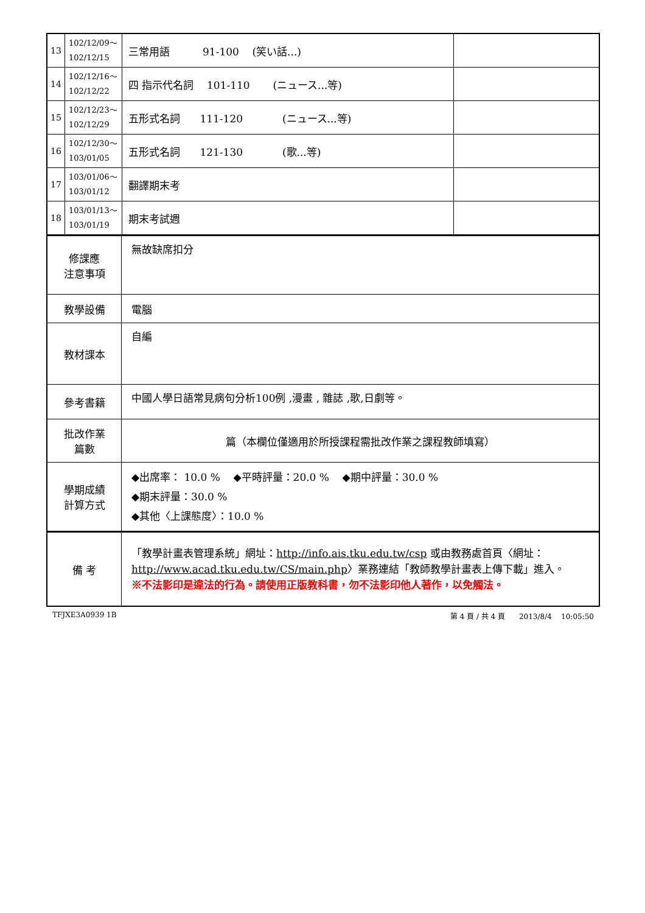| 13 | 102/12/09～ 102/12/15 | 三常用語 91-100 (笑い話...) | |
| 14 | 102/12/16～ 102/12/22 | 四 指示代名詞 101-110 (ニュース...等) | |
| 15 | 102/12/23～ 102/12/29 | 五形式名詞 111-120 (ニュース...等) | |
| 16 | 102/12/30～ 103/01/05 | 五形式名詞 121-130 (歌...等) | |
| 17 | 103/01/06～ 103/01/12 | 翻譯期末考 | |
| 18 | 103/01/13～ 103/01/19 | 期末考試週 | |
| 修課應 注意事項 | 無故缺席扣分 |
| 教學設備 | 電腦 |
| 教材課本 | 自編 |
| 參考書籍 | 中國人學日語常見病句分析100例 ,漫畫 , 雜誌 ,歌,日劇等。 |
| 批改作業 篇數 | 篇（本欄位僅適用於所授課程需批改作業之課程教師填寫） |
| 學期成績 計算方式 | ◆出席率： 10.0 % ◆平時評量：20.0 % ◆期中評量：30.0 % ◆期末評量：30.0 % ◆其他〈上課態度〉：10.0 % |
| 備 考 | 「教學計畫表管理系統」網址： http://info.ais.tku.edu.tw/csp 或由教務處首頁〈網址： http://www.acad.tku.edu.tw/CS/main.php 〉業務連結「教師教學計畫表上傳下載」進入。 ※不法影印是違法的行為。請使用正版教科書，勿不法影印他人著作，以免觸法。 |
TFJXE3A0939 1B 第 4 頁 / 共 4 頁 2013/8/4 10:05:50